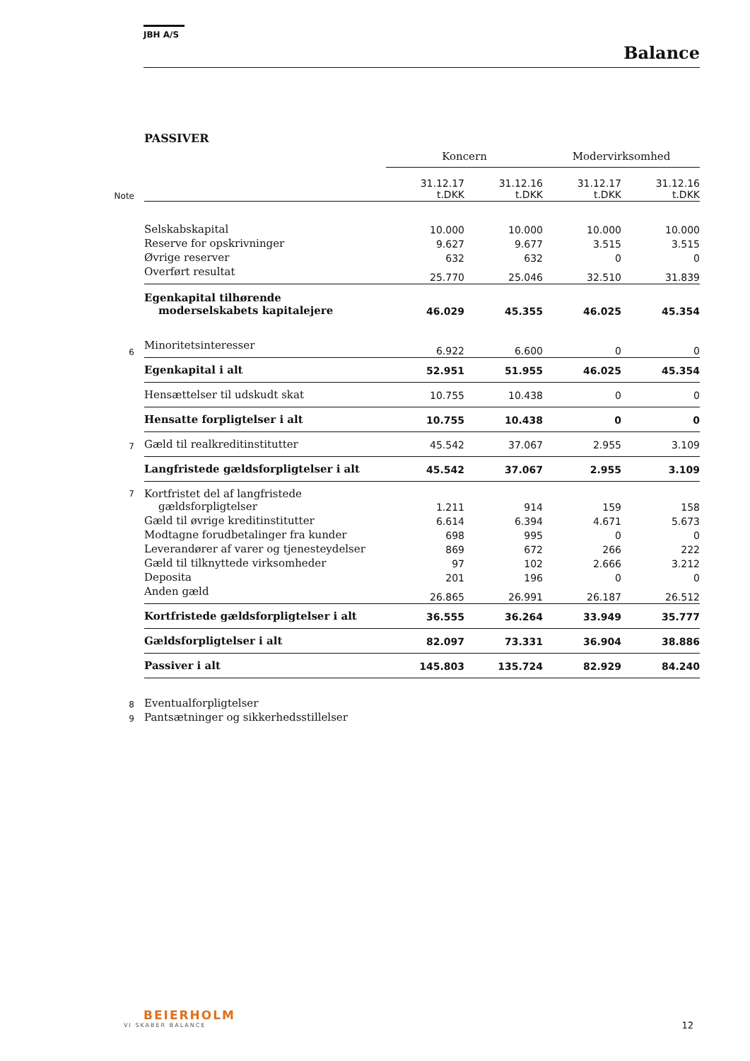JBH A/S
Balance
| | PASSIVER | | | | |
| | | Koncern | | Modervirksomhed | |
| Note | | 31.12.17 t.DKK | 31.12.16 t.DKK | 31.12.17 t.DKK | 31.12.16 t.DKK |
| | Selskabskapital | 10.000 | 10.000 | 10.000 | 10.000 |
| | Reserve for opskrivninger | 9.627 | 9.677 | 3.515 | 3.515 |
| | Øvrige reserver | 632 | 632 | 0 | 0 |
| | Overført resultat | 25.770 | 25.046 | 32.510 | 31.839 |
| | Egenkapital tilhørende moderselskabets kapitalejere | 46.029 | 45.355 | 46.025 | 45.354 |
| 6 | Minoritetsinteresser | 6.922 | 6.600 | 0 | 0 |
| | Egenkapital i alt | 52.951 | 51.955 | 46.025 | 45.354 |
| | Hensættelser til udskudt skat | 10.755 | 10.438 | 0 | 0 |
| | Hensatte forpligtelser i alt | 10.755 | 10.438 | 0 | 0 |
| 7 | Gæld til realkreditinstitutter | 45.542 | 37.067 | 2.955 | 3.109 |
| | Langfristede gældsforpligtelser i alt | 45.542 | 37.067 | 2.955 | 3.109 |
| 7 | Kortfristet del af langfristede gældsforpligtelser | 1.211 | 914 | 159 | 158 |
| | Gæld til øvrige kreditinstitutter | 6.614 | 6.394 | 4.671 | 5.673 |
| | Modtagne forudbetalinger fra kunder | 698 | 995 | 0 | 0 |
| | Leverandører af varer og tjenesteydelser | 869 | 672 | 266 | 222 |
| | Gæld til tilknyttede virksomheder | 97 | 102 | 2.666 | 3.212 |
| | Deposita | 201 | 196 | 0 | 0 |
| | Anden gæld | 26.865 | 26.991 | 26.187 | 26.512 |
| | Kortfristede gældsforpligtelser i alt | 36.555 | 36.264 | 33.949 | 35.777 |
| | Gældsforpligtelser i alt | 82.097 | 73.331 | 36.904 | 38.886 |
| | Passiver i alt | 145.803 | 135.724 | 82.929 | 84.240 |
| 8 | Eventualforpligtelser | | | | |
| 9 | Pantsætninger og sikkerhedsstillelser | | | | |
BEIERHOLM
VI SKABER BALANCE
12